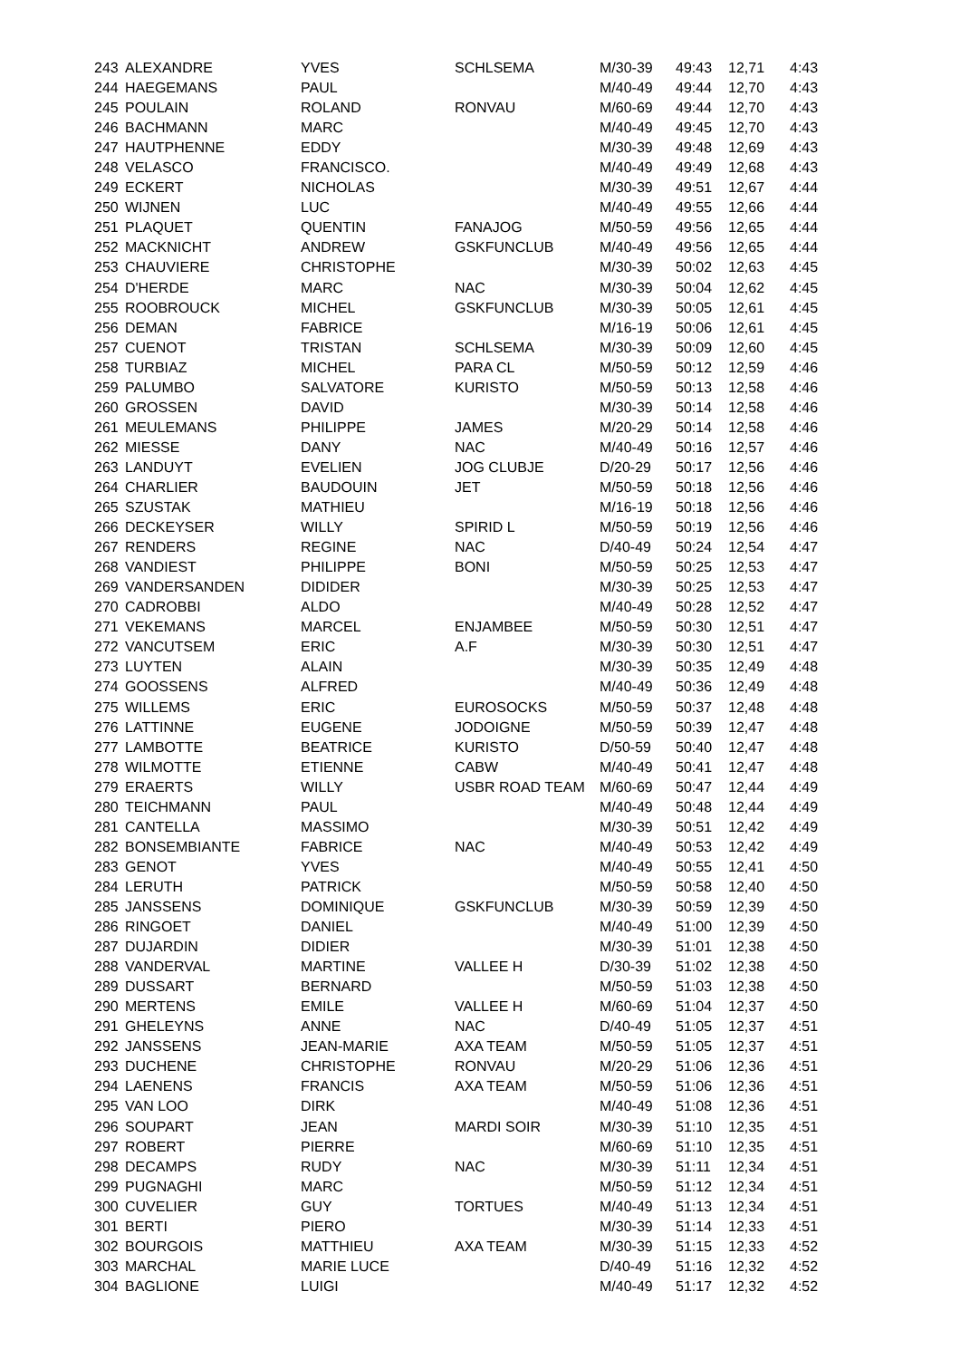| 243 | ALEXANDRE | YVES | SCHLSEMA | M/30-39 | 49:43 | 12,71 | 4:43 |
| 244 | HAEGEMANS | PAUL | | M/40-49 | 49:44 | 12,70 | 4:43 |
| 245 | POULAIN | ROLAND | RONVAU | M/60-69 | 49:44 | 12,70 | 4:43 |
| 246 | BACHMANN | MARC | | M/40-49 | 49:45 | 12,70 | 4:43 |
| 247 | HAUTPHENNE | EDDY | | M/30-39 | 49:48 | 12,69 | 4:43 |
| 248 | VELASCO | FRANCISCO. | | M/40-49 | 49:49 | 12,68 | 4:43 |
| 249 | ECKERT | NICHOLAS | | M/30-39 | 49:51 | 12,67 | 4:44 |
| 250 | WIJNEN | LUC | | M/40-49 | 49:55 | 12,66 | 4:44 |
| 251 | PLAQUET | QUENTIN | FANAJOG | M/50-59 | 49:56 | 12,65 | 4:44 |
| 252 | MACKNICHT | ANDREW | GSKFUNCLUB | M/40-49 | 49:56 | 12,65 | 4:44 |
| 253 | CHAUVIERE | CHRISTOPHE | | M/30-39 | 50:02 | 12,63 | 4:45 |
| 254 | D'HERDE | MARC | NAC | M/30-39 | 50:04 | 12,62 | 4:45 |
| 255 | ROOBROUCK | MICHEL | GSKFUNCLUB | M/30-39 | 50:05 | 12,61 | 4:45 |
| 256 | DEMAN | FABRICE | | M/16-19 | 50:06 | 12,61 | 4:45 |
| 257 | CUENOT | TRISTAN | SCHLSEMA | M/30-39 | 50:09 | 12,60 | 4:45 |
| 258 | TURBIAZ | MICHEL | PARA CL | M/50-59 | 50:12 | 12,59 | 4:46 |
| 259 | PALUMBO | SALVATORE | KURISTO | M/50-59 | 50:13 | 12,58 | 4:46 |
| 260 | GROSSEN | DAVID | | M/30-39 | 50:14 | 12,58 | 4:46 |
| 261 | MEULEMANS | PHILIPPE | JAMES | M/20-29 | 50:14 | 12,58 | 4:46 |
| 262 | MIESSE | DANY | NAC | M/40-49 | 50:16 | 12,57 | 4:46 |
| 263 | LANDUYT | EVELIEN | JOG CLUBJE | D/20-29 | 50:17 | 12,56 | 4:46 |
| 264 | CHARLIER | BAUDOUIN | JET | M/50-59 | 50:18 | 12,56 | 4:46 |
| 265 | SZUSTAK | MATHIEU | | M/16-19 | 50:18 | 12,56 | 4:46 |
| 266 | DECKEYSER | WILLY | SPIRID L | M/50-59 | 50:19 | 12,56 | 4:46 |
| 267 | RENDERS | REGINE | NAC | D/40-49 | 50:24 | 12,54 | 4:47 |
| 268 | VANDIEST | PHILIPPE | BONI | M/50-59 | 50:25 | 12,53 | 4:47 |
| 269 | VANDERSANDEN | DIDIDER | | M/30-39 | 50:25 | 12,53 | 4:47 |
| 270 | CADROBBI | ALDO | | M/40-49 | 50:28 | 12,52 | 4:47 |
| 271 | VEKEMANS | MARCEL | ENJAMBEE | M/50-59 | 50:30 | 12,51 | 4:47 |
| 272 | VANCUTSEM | ERIC | A.F | M/30-39 | 50:30 | 12,51 | 4:47 |
| 273 | LUYTEN | ALAIN | | M/30-39 | 50:35 | 12,49 | 4:48 |
| 274 | GOOSSENS | ALFRED | | M/40-49 | 50:36 | 12,49 | 4:48 |
| 275 | WILLEMS | ERIC | EUROSOCKS | M/50-59 | 50:37 | 12,48 | 4:48 |
| 276 | LATTINNE | EUGENE | JODOIGNE | M/50-59 | 50:39 | 12,47 | 4:48 |
| 277 | LAMBOTTE | BEATRICE | KURISTO | D/50-59 | 50:40 | 12,47 | 4:48 |
| 278 | WILMOTTE | ETIENNE | CABW | M/40-49 | 50:41 | 12,47 | 4:48 |
| 279 | ERAERTS | WILLY | USBR ROAD TEAM | M/60-69 | 50:47 | 12,44 | 4:49 |
| 280 | TEICHMANN | PAUL | | M/40-49 | 50:48 | 12,44 | 4:49 |
| 281 | CANTELLA | MASSIMO | | M/30-39 | 50:51 | 12,42 | 4:49 |
| 282 | BONSEMBIANTE | FABRICE | NAC | M/40-49 | 50:53 | 12,42 | 4:49 |
| 283 | GENOT | YVES | | M/40-49 | 50:55 | 12,41 | 4:50 |
| 284 | LERUTH | PATRICK | | M/50-59 | 50:58 | 12,40 | 4:50 |
| 285 | JANSSENS | DOMINIQUE | GSKFUNCLUB | M/30-39 | 50:59 | 12,39 | 4:50 |
| 286 | RINGOET | DANIEL | | M/40-49 | 51:00 | 12,39 | 4:50 |
| 287 | DUJARDIN | DIDIER | | M/30-39 | 51:01 | 12,38 | 4:50 |
| 288 | VANDERVAL | MARTINE | VALLEE H | D/30-39 | 51:02 | 12,38 | 4:50 |
| 289 | DUSSART | BERNARD | | M/50-59 | 51:03 | 12,38 | 4:50 |
| 290 | MERTENS | EMILE | VALLEE H | M/60-69 | 51:04 | 12,37 | 4:50 |
| 291 | GHELEYNS | ANNE | NAC | D/40-49 | 51:05 | 12,37 | 4:51 |
| 292 | JANSSENS | JEAN-MARIE | AXA TEAM | M/50-59 | 51:05 | 12,37 | 4:51 |
| 293 | DUCHENE | CHRISTOPHE | RONVAU | M/20-29 | 51:06 | 12,36 | 4:51 |
| 294 | LAENENS | FRANCIS | AXA TEAM | M/50-59 | 51:06 | 12,36 | 4:51 |
| 295 | VAN LOO | DIRK | | M/40-49 | 51:08 | 12,36 | 4:51 |
| 296 | SOUPART | JEAN | MARDI SOIR | M/30-39 | 51:10 | 12,35 | 4:51 |
| 297 | ROBERT | PIERRE | | M/60-69 | 51:10 | 12,35 | 4:51 |
| 298 | DECAMPS | RUDY | NAC | M/30-39 | 51:11 | 12,34 | 4:51 |
| 299 | PUGNAGHI | MARC | | M/50-59 | 51:12 | 12,34 | 4:51 |
| 300 | CUVELIER | GUY | TORTUES | M/40-49 | 51:13 | 12,34 | 4:51 |
| 301 | BERTI | PIERO | | M/30-39 | 51:14 | 12,33 | 4:51 |
| 302 | BOURGOIS | MATTHIEU | AXA TEAM | M/30-39 | 51:15 | 12,33 | 4:52 |
| 303 | MARCHAL | MARIE LUCE | | D/40-49 | 51:16 | 12,32 | 4:52 |
| 304 | BAGLIONE | LUIGI | | M/40-49 | 51:17 | 12,32 | 4:52 |